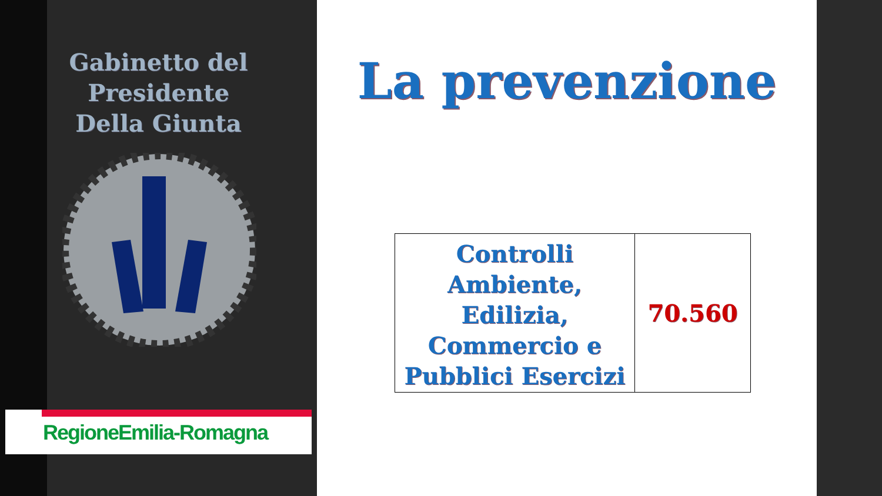Gabinetto del Presidente
Della Giunta
RegioneEmilia-Romagna
La prevenzione
| Controlli Ambiente, Edilizia, Commercio e Pubblici Esercizi | 70.560 |